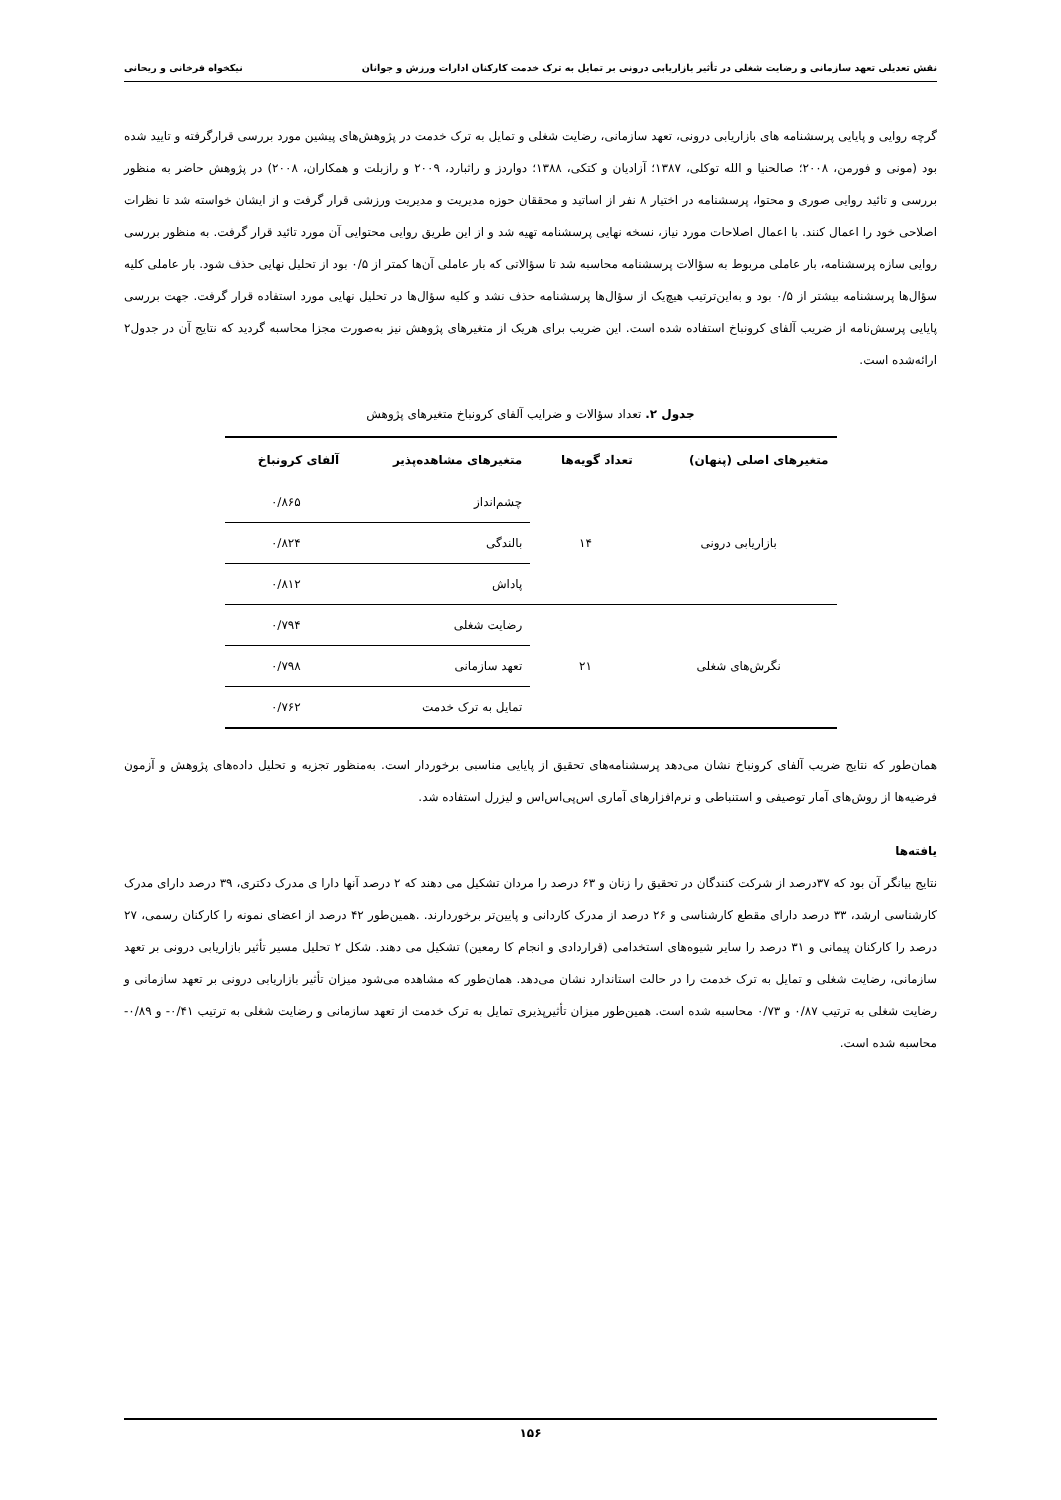نقش تعدیلی تعهد سازمانی و رضایت شغلی در تأثیر بازاریابی درونی بر تمایل به ترک خدمت کارکنان ادارات ورزش و جوانان نیکخواه فرخانی و ریحانی
گرچه روایی و پایایی پرسشنامه های بازاریابی درونی، تعهد سازمانی، رضایت شغلی و تمایل به ترک خدمت در پژوهش‌های پیشین مورد بررسی قرارگرفته و تایید شده بود (مونی و فورمن، ۲۰۰۸؛ صالحنیا و الله توکلی، ۱۳۸۷؛ آزادیان و کتکی، ۱۳۸۸؛ دواردز و راثبارد، ۲۰۰۹ و رازبلت و همکاران، ۲۰۰۸) در پژوهش حاضر به منظور بررسی و تائید روایی صوری و محتوا، پرسشنامه در اختیار ۸ نفر از اساتید و محققان حوزه مدیریت و مدیریت ورزشی قرار گرفت و از ایشان خواسته شد تا نظرات اصلاحی خود را اعمال کنند. با اعمال اصلاحات مورد نیاز، نسخه نهایی پرسشنامه تهیه شد و از این طریق روایی محتوایی آن مورد تائید قرار گرفت. به منظور بررسی روایی سازه پرسشنامه، بار عاملی مربوط به سؤالات پرسشنامه محاسبه شد تا سؤالاتی که بار عاملی آن‌ها کمتر از ۰/۵ بود از تحلیل نهایی حذف شود. بار عاملی کلیه سؤال‌ها پرسشنامه بیشتر از ۰/۵ بود و به‌این‌ترتیب هیچ‌یک از سؤال‌ها پرسشنامه حذف نشد و کلیه سؤال‌ها در تحلیل نهایی مورد استفاده قرار گرفت. جهت بررسی پایایی پرسش‌نامه از ضریب آلفای کرونباخ استفاده شده است. این ضریب برای هریک از متغیرهای پژوهش نیز به‌صورت مجزا محاسبه گردید که نتایج آن در جدول۲ ارائه‌شده است.
جدول ۲. تعداد سؤالات و ضرایب آلفای کرونباخ متغیرهای پژوهش
| متغیرهای اصلی (پنهان) | تعداد گویه‌ها | متغیرهای مشاهده‌پذیر | آلفای کرونباخ |
| --- | --- | --- | --- |
| بازاریابی درونی | ۱۴ | چشم‌انداز | ۰/۸۶۵ |
| | | بالندگی | ۰/۸۲۴ |
| | | پاداش | ۰/۸۱۲ |
| نگرش‌های شغلی | ۲۱ | رضایت شغلی | ۰/۷۹۴ |
| | | تعهد سازمانی | ۰/۷۹۸ |
| | | تمایل به ترک خدمت | ۰/۷۶۲ |
همان‌طور که نتایج ضریب آلفای کرونباخ نشان می‌دهد پرسشنامه‌های تحقیق از پایایی مناسبی برخوردار است. به‌منظور تجزیه و تحلیل داده‌های پژوهش و آزمون فرضیه‌ها از روش‌های آمار توصیفی و استنباطی و نرم‌افزارهای آماری اس‌پی‌اس‌اس و لیزرل استفاده شد.
یافته‌ها
نتایج بیانگر آن بود که ۳۷درصد از شرکت کنندگان در تحقیق را زنان و ۶۳ درصد را مردان تشکیل می دهند که ۲ درصد آنها دارا ی مدرک دکتری، ۳۹ درصد دارای مدرک کارشناسی ارشد، ۳۳ درصد دارای مقطع کارشناسی و ۲۶ درصد از مدرک کاردانی و پایین‌تر برخوردارند. .همین‌طور ۴۲ درصد از اعضای نمونه را کارکنان رسمی، ۲۷ درصد را کارکنان پیمانی و ۳۱ درصد را سایر شیوه‌های استخدامی (قراردادی و انجام کا رمعین) تشکیل می دهند. شکل ۲ تحلیل مسیر تأثیر بازاریابی درونی بر تعهد سازمانی، رضایت شغلی و تمایل به ترک خدمت را در حالت استاندارد نشان می‌دهد. همان‌طور که مشاهده می‌شود میزان تأثیر بازاریابی درونی بر تعهد سازمانی و رضایت شغلی به ترتیب ۰/۸۷ و ۰/۷۳ محاسبه شده است. همین‌طور میزان تأثیرپذیری تمایل به ترک خدمت از تعهد سازمانی و رضایت شغلی به ترتیب ۰/۴۱- و ۰/۸۹- محاسبه شده است.
۱۵۶